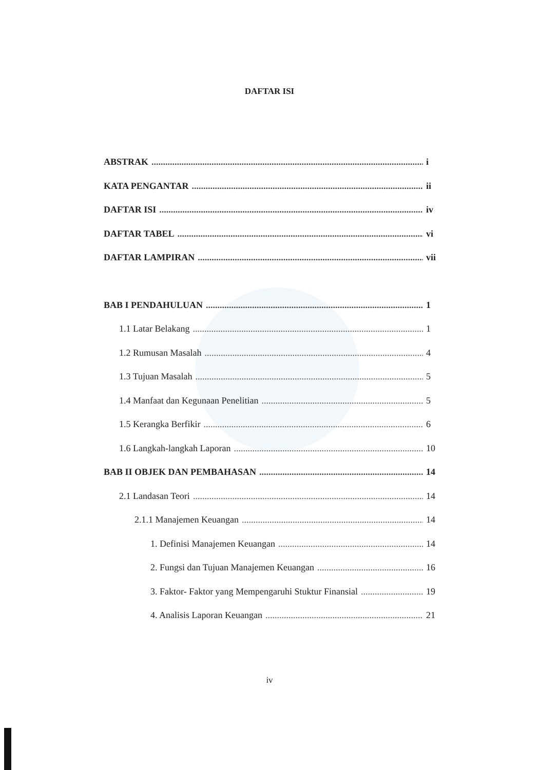DAFTAR ISI
ABSTRAK i
KATA PENGANTAR ii
DAFTAR ISI iv
DAFTAR TABEL vi
DAFTAR LAMPIRAN vii
BAB I PENDAHULUAN 1
1.1 Latar Belakang 1
1.2 Rumusan Masalah 4
1.3 Tujuan Masalah 5
1.4 Manfaat dan Kegunaan Penelitian 5
1.5 Kerangka Berfikir 6
1.6 Langkah-langkah Laporan 10
BAB II OBJEK DAN PEMBAHASAN 14
2.1 Landasan Teori 14
2.1.1 Manajemen Keuangan 14
1. Definisi Manajemen Keuangan 14
2. Fungsi dan Tujuan Manajemen Keuangan 16
3. Faktor- Faktor yang Mempengaruhi Stuktur Finansial 19
4. Analisis Laporan Keuangan 21
iv